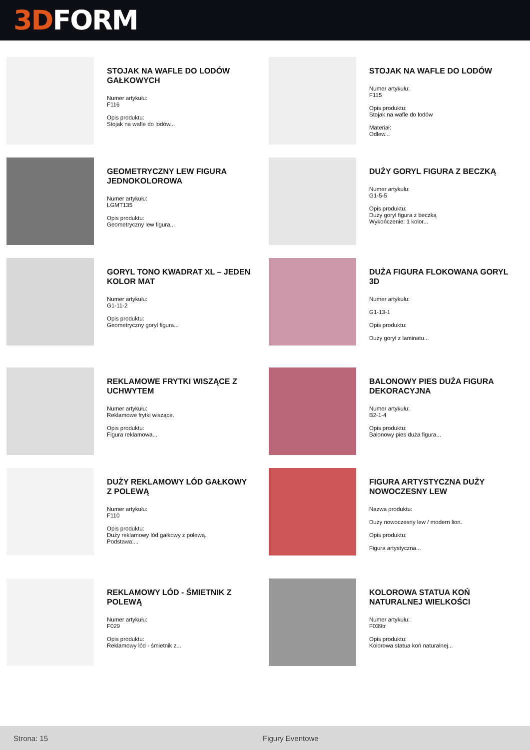3D FORM
STOJAK NA WAFLE DO LODÓW GAŁKOWYCH
Numer artykułu:
F116
Opis produktu:
Stojak na wafle do lodów...
STOJAK NA WAFLE DO LODÓW
Numer artykułu:
F115
Opis produktu:
Stojak na wafle do lodów
Materiał:
Odlew...
GEOMETRYCZNY LEW FIGURA JEDNOKOLOROWA
Numer artykułu:
LGMT135
Opis produktu:
Geometryczny lew figura...
DUŻY GORYL FIGURA Z BECZKĄ
Numer artykułu:
G1-5-5
Opis produktu:
Duży goryl figura z beczką
Wykończenie: 1 kolor...
GORYL TONO KWADRAT XL – JEDEN KOLOR MAT
Numer artykułu:
G1-11-2
Opis produktu:
Geometryczny goryl figura...
DUŻA FIGURA FLOKOWANA GORYL 3D
Numer artykułu:
G1-13-1
Opis produktu:
Duży goryl z laminatu...
REKLAMOWE FRYTKI WISZĄCE Z UCHWYTEM
Numer artykułu:
Reklamowe frytki wiszące.
Opis produktu:
Figura reklamowa...
BALONOWY PIES DUŻA FIGURA DEKORACYJNA
Numer artykułu:
B2-1-4
Opis produktu:
Balonowy pies duża figura...
DUŻY REKLAMOWY LÓD GAŁKOWY Z POLEWĄ
Numer artykułu:
F110
Opis produktu:
Duży reklamowy lód gałkowy z polewą.
Podstawa:...
FIGURA ARTYSTYCZNA DUŻY NOWOCZESNY LEW
Nazwa produktu:
Duży nowoczesny lew / modern lion.
Opis produktu:
Figura artystyczna...
REKLAMOWY LÓD - ŚMIETNIK Z POLEWĄ
Numer artykułu:
F029
Opis produktu:
Reklamowy lód - śmietnik z...
KOLOROWA STATUA KOŃ NATURALNEJ WIELKOŚCI
Numer artykułu:
F039tr
Opis produktu:
Kolorowa statua koń naturalnej...
Strona: 15 Figury Eventowe